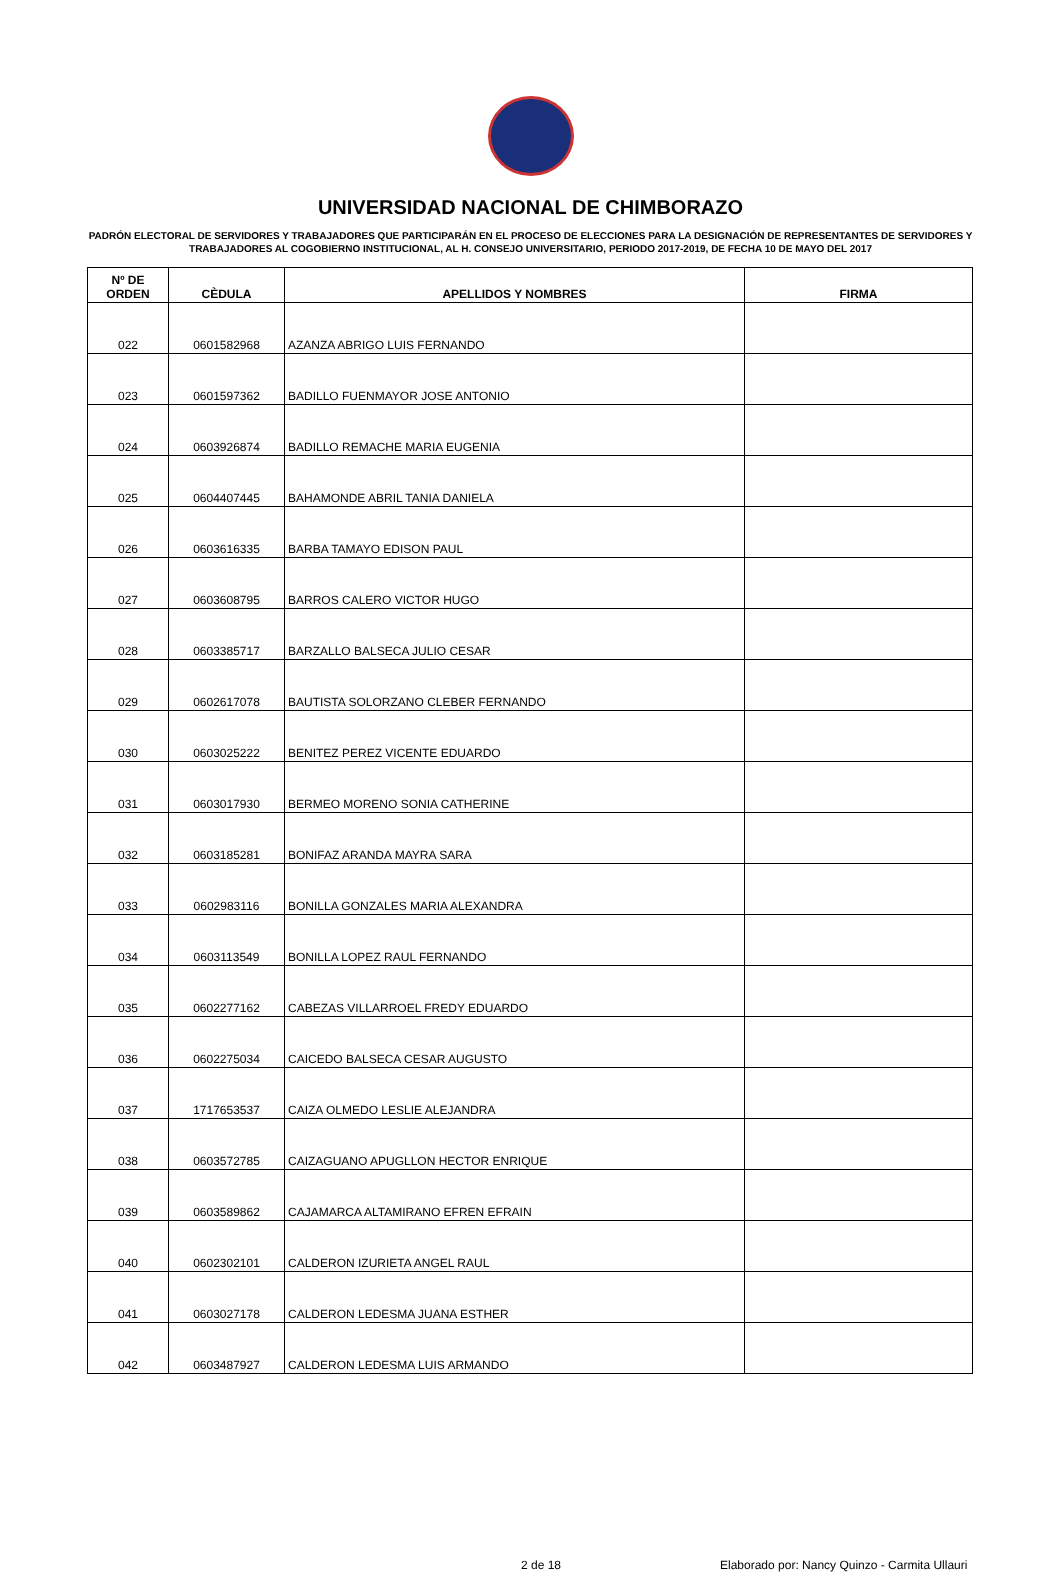UNIVERSIDAD NACIONAL DE CHIMBORAZO
PADRÓN ELECTORAL DE SERVIDORES Y TRABAJADORES QUE PARTICIPARÁN EN EL PROCESO DE ELECCIONES PARA LA DESIGNACIÓN DE REPRESENTANTES DE SERVIDORES Y TRABAJADORES AL COGOBIERNO INSTITUCIONAL, AL H. CONSEJO UNIVERSITARIO, PERIODO 2017-2019, DE FECHA 10 DE MAYO DEL 2017
| Nº DE ORDEN | CÈDULA | APELLIDOS Y NOMBRES | FIRMA |
| --- | --- | --- | --- |
| 022 | 0601582968 | AZANZA ABRIGO LUIS FERNANDO | |
| 023 | 0601597362 | BADILLO FUENMAYOR JOSE ANTONIO | |
| 024 | 0603926874 | BADILLO REMACHE MARIA EUGENIA | |
| 025 | 0604407445 | BAHAMONDE ABRIL TANIA DANIELA | |
| 026 | 0603616335 | BARBA TAMAYO EDISON PAUL | |
| 027 | 0603608795 | BARROS CALERO VICTOR HUGO | |
| 028 | 0603385717 | BARZALLO BALSECA JULIO CESAR | |
| 029 | 0602617078 | BAUTISTA SOLORZANO CLEBER FERNANDO | |
| 030 | 0603025222 | BENITEZ PEREZ VICENTE EDUARDO | |
| 031 | 0603017930 | BERMEO MORENO SONIA CATHERINE | |
| 032 | 0603185281 | BONIFAZ ARANDA MAYRA SARA | |
| 033 | 0602983116 | BONILLA GONZALES MARIA ALEXANDRA | |
| 034 | 0603113549 | BONILLA LOPEZ RAUL FERNANDO | |
| 035 | 0602277162 | CABEZAS VILLARROEL FREDY EDUARDO | |
| 036 | 0602275034 | CAICEDO BALSECA CESAR AUGUSTO | |
| 037 | 1717653537 | CAIZA OLMEDO LESLIE ALEJANDRA | |
| 038 | 0603572785 | CAIZAGUANO APUGLLON HECTOR ENRIQUE | |
| 039 | 0603589862 | CAJAMARCA ALTAMIRANO EFREN EFRAIN | |
| 040 | 0602302101 | CALDERON IZURIETA ANGEL RAUL | |
| 041 | 0603027178 | CALDERON LEDESMA JUANA ESTHER | |
| 042 | 0603487927 | CALDERON LEDESMA LUIS ARMANDO | |
2 de 18 Elaborado por: Nancy Quinzo - Carmita Ullauri